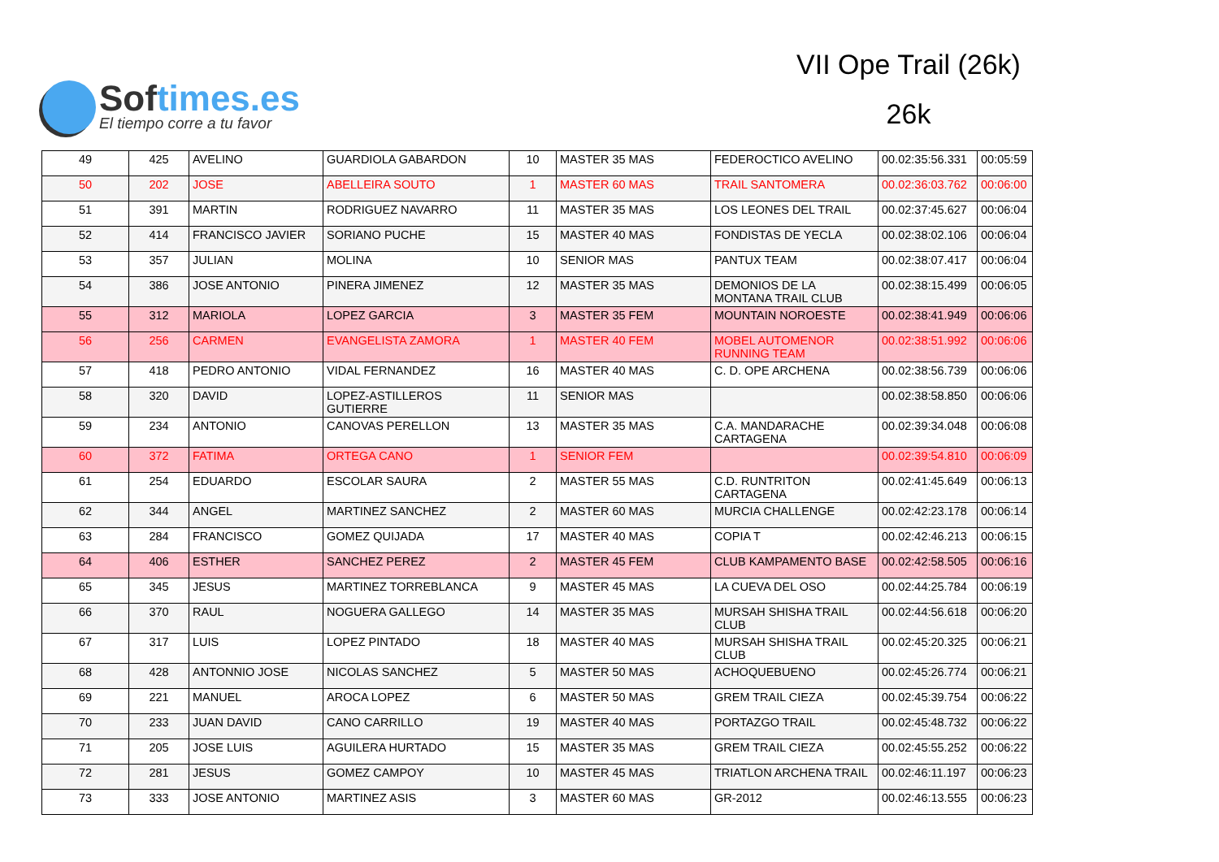Softimes.es
El tiempo corre a tu favor
VII Ope Trail (26k)
26k
| 49 | 425 | AVELINO | GUARDIOLA GABARDON | 10 | MASTER 35 MAS | FEDEROCTICO AVELINO | 00.02:35:56.331 | 00:05:59 |
| 50 | 202 | JOSE | ABELLEIRA SOUTO | 1 | MASTER 60 MAS | TRAIL SANTOMERA | 00.02:36:03.762 | 00:06:00 |
| 51 | 391 | MARTIN | RODRIGUEZ NAVARRO | 11 | MASTER 35 MAS | LOS LEONES DEL TRAIL | 00.02:37:45.627 | 00:06:04 |
| 52 | 414 | FRANCISCO JAVIER | SORIANO PUCHE | 15 | MASTER 40 MAS | FONDISTAS DE YECLA | 00.02:38:02.106 | 00:06:04 |
| 53 | 357 | JULIAN | MOLINA | 10 | SENIOR MAS | PANTUX TEAM | 00.02:38:07.417 | 00:06:04 |
| 54 | 386 | JOSE ANTONIO | PINERA JIMENEZ | 12 | MASTER 35 MAS | DEMONIOS DE LA MONTANA TRAIL CLUB | 00.02:38:15.499 | 00:06:05 |
| 55 | 312 | MARIOLA | LOPEZ GARCIA | 3 | MASTER 35 FEM | MOUNTAIN NOROESTE | 00.02:38:41.949 | 00:06:06 |
| 56 | 256 | CARMEN | EVANGELISTA ZAMORA | 1 | MASTER 40 FEM | MOBEL AUTOMENOR RUNNING TEAM | 00.02:38:51.992 | 00:06:06 |
| 57 | 418 | PEDRO ANTONIO | VIDAL FERNANDEZ | 16 | MASTER 40 MAS | C. D. OPE ARCHENA | 00.02:38:56.739 | 00:06:06 |
| 58 | 320 | DAVID | LOPEZ-ASTILLEROS GUTIERRE | 11 | SENIOR MAS | | 00.02:38:58.850 | 00:06:06 |
| 59 | 234 | ANTONIO | CANOVAS PERELLON | 13 | MASTER 35 MAS | C.A. MANDARACHE CARTAGENA | 00.02:39:34.048 | 00:06:08 |
| 60 | 372 | FATIMA | ORTEGA CANO | 1 | SENIOR FEM | | 00.02:39:54.810 | 00:06:09 |
| 61 | 254 | EDUARDO | ESCOLAR SAURA | 2 | MASTER 55 MAS | C.D. RUNTRITON CARTAGENA | 00.02:41:45.649 | 00:06:13 |
| 62 | 344 | ANGEL | MARTINEZ SANCHEZ | 2 | MASTER 60 MAS | MURCIA CHALLENGE | 00.02:42:23.178 | 00:06:14 |
| 63 | 284 | FRANCISCO | GOMEZ QUIJADA | 17 | MASTER 40 MAS | COPIA T | 00.02:42:46.213 | 00:06:15 |
| 64 | 406 | ESTHER | SANCHEZ PEREZ | 2 | MASTER 45 FEM | CLUB KAMPAMENTO BASE | 00.02:42:58.505 | 00:06:16 |
| 65 | 345 | JESUS | MARTINEZ TORREBLANCA | 9 | MASTER 45 MAS | LA CUEVA DEL OSO | 00.02:44:25.784 | 00:06:19 |
| 66 | 370 | RAUL | NOGUERA GALLEGO | 14 | MASTER 35 MAS | MURSAH SHISHA TRAIL CLUB | 00.02:44:56.618 | 00:06:20 |
| 67 | 317 | LUIS | LOPEZ PINTADO | 18 | MASTER 40 MAS | MURSAH SHISHA TRAIL CLUB | 00.02:45:20.325 | 00:06:21 |
| 68 | 428 | ANTONNIO JOSE | NICOLAS SANCHEZ | 5 | MASTER 50 MAS | ACHOQUEBUENO | 00.02:45:26.774 | 00:06:21 |
| 69 | 221 | MANUEL | AROCA LOPEZ | 6 | MASTER 50 MAS | GREM TRAIL CIEZA | 00.02:45:39.754 | 00:06:22 |
| 70 | 233 | JUAN DAVID | CANO CARRILLO | 19 | MASTER 40 MAS | PORTAZGO TRAIL | 00.02:45:48.732 | 00:06:22 |
| 71 | 205 | JOSE LUIS | AGUILERA HURTADO | 15 | MASTER 35 MAS | GREM TRAIL CIEZA | 00.02:45:55.252 | 00:06:22 |
| 72 | 281 | JESUS | GOMEZ CAMPOY | 10 | MASTER 45 MAS | TRIATLON ARCHENA TRAIL | 00.02:46:11.197 | 00:06:23 |
| 73 | 333 | JOSE ANTONIO | MARTINEZ ASIS | 3 | MASTER 60 MAS | GR-2012 | 00.02:46:13.555 | 00:06:23 |